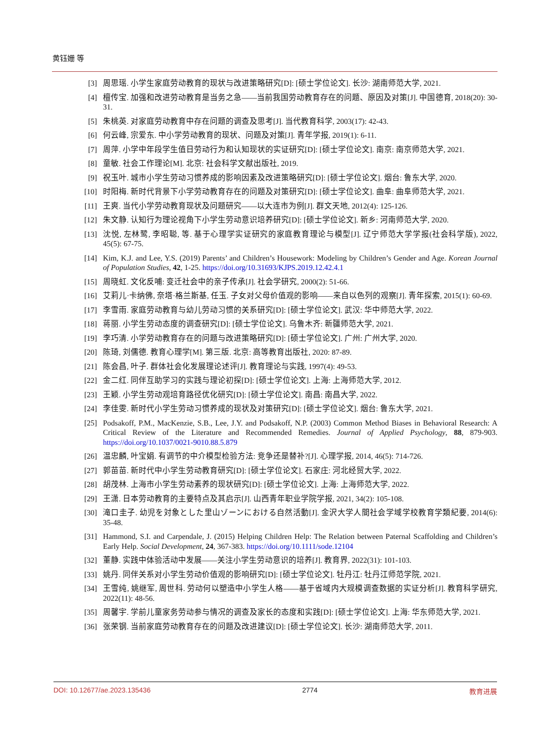黄钰姗 等
[3] 周思瑶. 小学生家庭劳动教育的现状与改进策略研究[D]: [硕士学位论文]. 长沙: 湖南师范大学, 2021.
[4] 檀传宝. 加强和改进劳动教育是当务之急——当前我国劳动教育存在的问题、原因及对策[J]. 中国德育, 2018(20): 30-31.
[5] 朱桃英. 对家庭劳动教育中存在问题的调查及思考[J]. 当代教育科学, 2003(17): 42-43.
[6] 何云峰, 宗爱东. 中小学劳动教育的现状、问题及对策[J]. 青年学报, 2019(1): 6-11.
[7] 周萍. 小学中年段学生值日劳动行为和认知现状的实证研究[D]: [硕士学位论文]. 南京: 南京师范大学, 2021.
[8] 童敏. 社会工作理论[M]. 北京: 社会科学文献出版社, 2019.
[9] 祝玉叶. 城市小学生劳动习惯养成的影响因素及改进策略研究[D]: [硕士学位论文]. 烟台: 鲁东大学, 2020.
[10] 时阳梅. 新时代背景下小学劳动教育存在的问题及对策研究[D]: [硕士学位论文]. 曲阜: 曲阜师范大学, 2021.
[11] 王爽. 当代小学劳动教育现状及问题研究——以大连市为例[J]. 群文天地, 2012(4): 125-126.
[12] 朱文静. 认知行为理论视角下小学生劳动意识培养研究[D]: [硕士学位论文]. 新乡: 河南师范大学, 2020.
[13] 沈悦, 左林鹭, 李昭聪, 等. 基于心理学实证研究的家庭教育理论与模型[J]. 辽宁师范大学学报(社会科学版), 2022, 45(5): 67-75.
[14] Kim, K.J. and Lee, Y.S. (2019) Parents’ and Children’s Housework: Modeling by Children’s Gender and Age. Korean Journal of Population Studies, 42, 1-25. https://doi.org/10.31693/KJPS.2019.12.42.4.1
[15] 周晓虹. 文化反哺: 变迁社会中的亲子传承[J]. 社会学研究, 2000(2): 51-66.
[16] 艾莉儿·卡纳佛, 奈塔·格兰斯基, 任玉. 子女对父母价值观的影响——来自以色列的观察[J]. 青年探索, 2015(1): 60-69.
[17] 李雪雨. 家庭劳动教育与幼儿劳动习惯的关系研究[D]: [硕士学位论文]. 武汉: 华中师范大学, 2022.
[18] 蒋丽. 小学生劳动态度的调查研究[D]: [硕士学位论文]. 乌鲁木齐: 新疆师范大学, 2021.
[19] 李巧清. 小学劳动教育存在的问题与改进策略研究[D]: [硕士学位论文]. 广州: 广州大学, 2020.
[20] 陈琦, 刘儒德. 教育心理学[M]. 第三版. 北京: 高等教育出版社, 2020: 87-89.
[21] 陈会昌, 叶子. 群体社会化发展理论述评[J]. 教育理论与实践, 1997(4): 49-53.
[22] 金二红. 同伴互助学习的实践与理论初探[D]: [硕士学位论文]. 上海: 上海师范大学, 2012.
[23] 王颖. 小学生劳动观培育路径优化研究[D]: [硕士学位论文]. 南昌: 南昌大学, 2022.
[24] 李佳雯. 新时代小学生劳动习惯养成的现状及对策研究[D]: [硕士学位论文]. 烟台: 鲁东大学, 2021.
[25] Podsakoff, P.M., MacKenzie, S.B., Lee, J.Y. and Podsakoff, N.P. (2003) Common Method Biases in Behavioral Research: A Critical Review of the Literature and Recommended Remedies. Journal of Applied Psychology, 88, 879-903. https://doi.org/10.1037/0021-9010.88.5.879
[26] 温忠麟, 叶宝娟. 有调节的中介模型检验方法: 竞争还是替补?[J]. 心理学报, 2014, 46(5): 714-726.
[27] 郭苗苗. 新时代中小学生劳动教育研究[D]: [硕士学位论文]. 石家庄: 河北经贸大学, 2022.
[28] 胡茂林. 上海市小学生劳动素养的现状研究[D]: [硕士学位论文]. 上海: 上海师范大学, 2022.
[29] 王潇. 日本劳动教育的主要特点及其启示[J]. 山西青年职业学院学报, 2021, 34(2): 105-108.
[30] 滝口圭子. 幼児を対象とした里山ゾーンにおける自然活動[J]. 金沢大学人間社会学域学校教育学類紀要, 2014(6): 35-48.
[31] Hammond, S.I. and Carpendale, J. (2015) Helping Children Help: The Relation between Paternal Scaffolding and Children’s Early Help. Social Development, 24, 367-383. https://doi.org/10.1111/sode.12104
[32] 董静. 实践中体验活动中发展——关注小学生劳动意识的培养[J]. 教育界, 2022(31): 101-103.
[33] 姚丹. 同伴关系对小学生劳动价值观的影响研究[D]: [硕士学位论文]. 牡丹江: 牡丹江师范学院, 2021.
[34] 王雪纯, 姚继军, 周世科. 劳动何以塑造中小学生人格——基于省域内大规模调查数据的实证分析[J]. 教育科学研究, 2022(11): 48-56.
[35] 周馨宇. 学前儿童家务劳动参与情况的调查及家长的态度和实践[D]: [硕士学位论文]. 上海: 华东师范大学, 2021.
[36] 张荣钢. 当前家庭劳动教育存在的问题及改进建议[D]: [硕士学位论文]. 长沙: 湖南师范大学, 2011.
DOI: 10.12677/ae.2023.135436 2774 教育进展